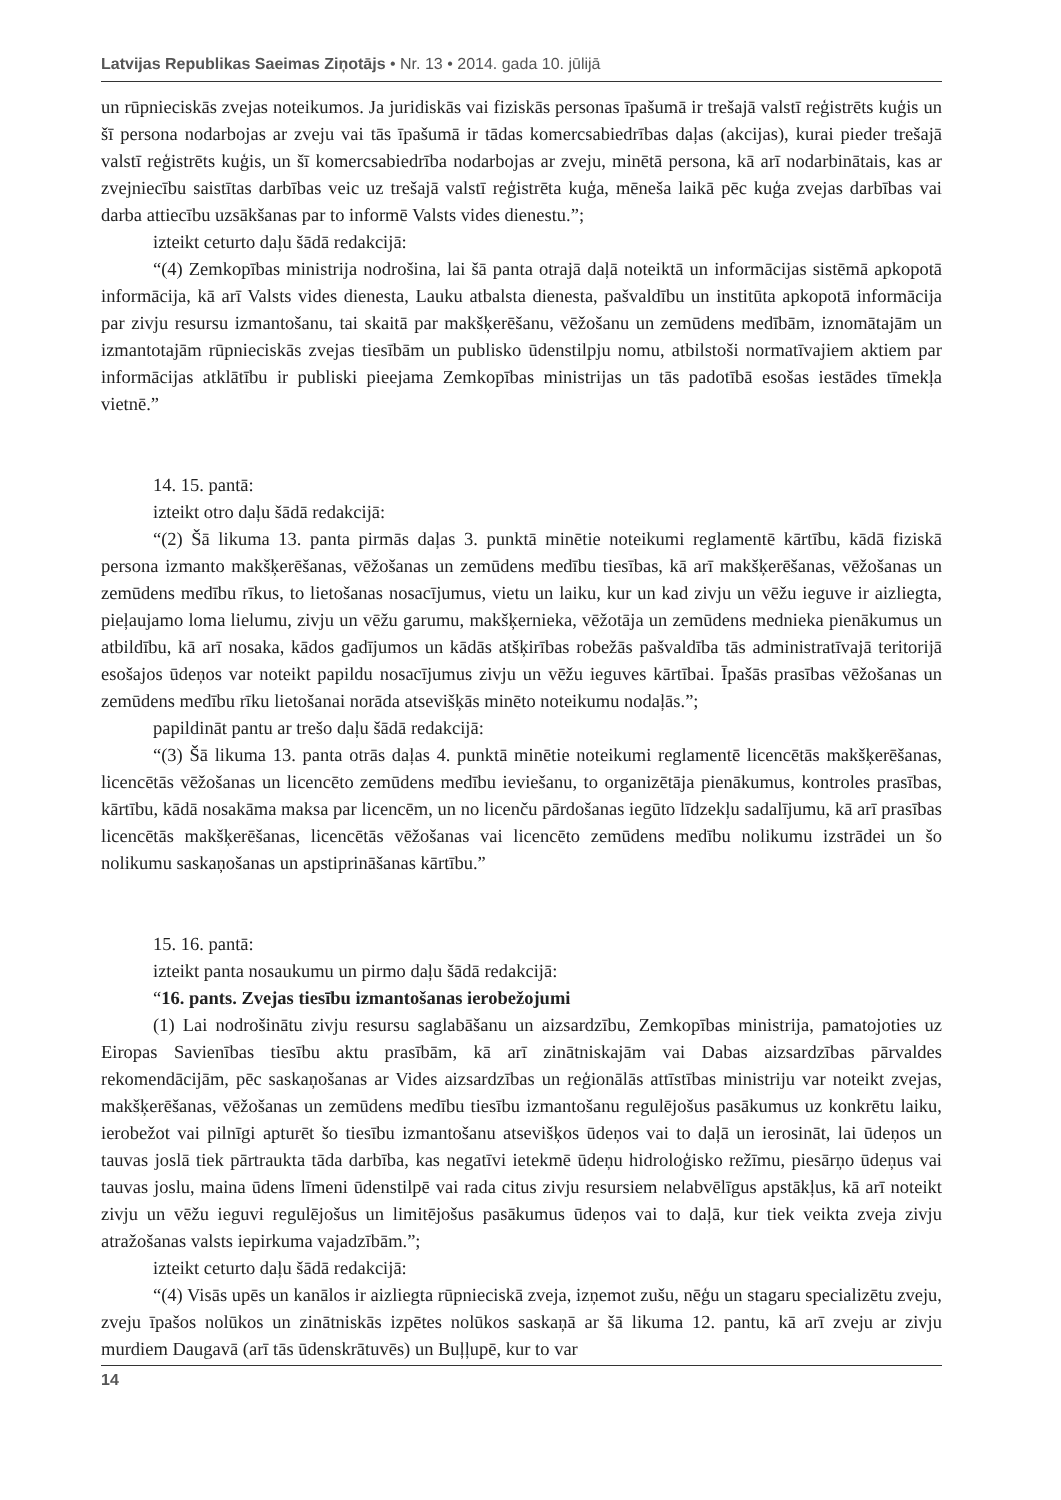Latvijas Republikas Saeimas Ziņotājs • Nr. 13 • 2014. gada 10. jūlijā
un rūpnieciskās zvejas noteikumos. Ja juridiskās vai fiziskās personas īpašumā ir trešajā valstī reģistrēts kuģis un šī persona nodarbojas ar zveju vai tās īpašumā ir tādas komercsabiedrības daļas (akcijas), kurai pieder trešajā valstī reģistrēts kuģis, un šī komercsabiedrība nodarbojas ar zveju, minētā persona, kā arī nodarbinātais, kas ar zvejniecību saistītas darbības veic uz trešajā valstī reģistrēta kuģa, mēneša laikā pēc kuģa zvejas darbības vai darba attiecību uzsākšanas par to informē Valsts vides dienestu.”;
izteikt ceturto daļu šādā redakcijā:
“(4) Zemkopības ministrija nodrošina, lai šā panta otrajā daļā noteiktā un informācijas sistēmā apkopotā informācija, kā arī Valsts vides dienesta, Lauku atbalsta dienesta, pašvaldību un institūta apkopotā informācija par zivju resursu izmantošanu, tai skaitā par makšķerēšanu, vēžošanu un zemūdens medībām, iznomātajām un izmantotajām rūpnieciskās zvejas tiesībām un publisko ūdenstilpju nomu, atbilstoši normatīvajiem aktiem par informācijas atklātību ir publiski pieejama Zemkopības ministrijas un tās padotībā esošas iestādes tīmekļa vietnē.”
14. 15. pantā:
izteikt otro daļu šādā redakcijā:
“(2) Šā likuma 13. panta pirmās daļas 3. punktā minētie noteikumi reglamentē kārtību, kādā fiziskā persona izmanto makšķerēšanas, vēžošanas un zemūdens medību tiesības, kā arī makšķerēšanas, vēžošanas un zemūdens medību rīkus, to lietošanas nosacījumus, vietu un laiku, kur un kad zivju un vēžu ieguve ir aizliegta, pieļaujamo loma lielumu, zivju un vēžu garumu, makšķernieka, vēžotāja un zemūdens mednieka pienākumus un atbildību, kā arī nosaka, kādos gadījumos un kādās atšķirības robežās pašvaldība tās administratīvajā teritorijā esošajos ūdeņos var noteikt papildu nosacījumus zivju un vēžu ieguves kārtībai. Īpašās prasības vēžošanas un zemūdens medību rīku lietošanai norāda atsevišķās minēto noteikumu nodaļās.”;
papildināt pantu ar trešo daļu šādā redakcijā:
“(3) Šā likuma 13. panta otrās daļas 4. punktā minētie noteikumi reglamentē licencētās makšķerēšanas, licencētās vēžošanas un licencēto zemūdens medību ieviešanu, to organizētāja pienākumus, kontroles prasības, kārtību, kādā nosakāma maksa par licencēm, un no licenču pārdošanas iegūto līdzekļu sadalījumu, kā arī prasības licencētās makšķerēšanas, licencētās vēžošanas vai licencēto zemūdens medību nolikumu izstrādei un šo nolikumu saskaņošanas un apstiprināšanas kārtību.”
15. 16. pantā:
izteikt panta nosaukumu un pirmo daļu šādā redakcijā:
“16. pants. Zvejas tiesību izmantošanas ierobežojumi
(1) Lai nodrošinātu zivju resursu saglabāšanu un aizsardzību, Zemkopības ministrija, pamatojoties uz Eiropas Savienības tiesību aktu prasībām, kā arī zinātniskajām vai Dabas aizsardzības pārvaldes rekomendācijām, pēc saskaņošanas ar Vides aizsardzības un reģionālās attīstības ministriju var noteikt zvejas, makšķerēšanas, vēžošanas un zemūdens medību tiesību izmantošanu regulējošus pasākumus uz konkrētu laiku, ierobežot vai pilnīgi apturēt šo tiesību izmantošanu atsevišķos ūdeņos vai to daļā un ierosināt, lai ūdeņos un tauvas joslā tiek pārtraukta tāda darbība, kas negatīvi ietekmē ūdeņu hidroloģisko režīmu, piesārņo ūdeņus vai tauvas joslu, maina ūdens līmeni ūdenstilpē vai rada citus zivju resursiem nelabvēlīgus apstākļus, kā arī noteikt zivju un vēžu ieguvi regulējošus un limitējošus pasākumus ūdeņos vai to daļā, kur tiek veikta zveja zivju atražošanas valsts iepirkuma vajadzībām.”;
izteikt ceturto daļu šādā redakcijā:
“(4) Visās upēs un kanālos ir aizliegta rūpnieciskā zveja, izņemot zušu, nēģu un stagaru specializētu zveju, zveju īpašos nolūkos un zinātniskās izpētes nolūkos saskaņā ar šā likuma 12. pantu, kā arī zveju ar zivju murdiem Daugavā (arī tās ūdenskrātuvēs) un Buļļupē, kur to var
14